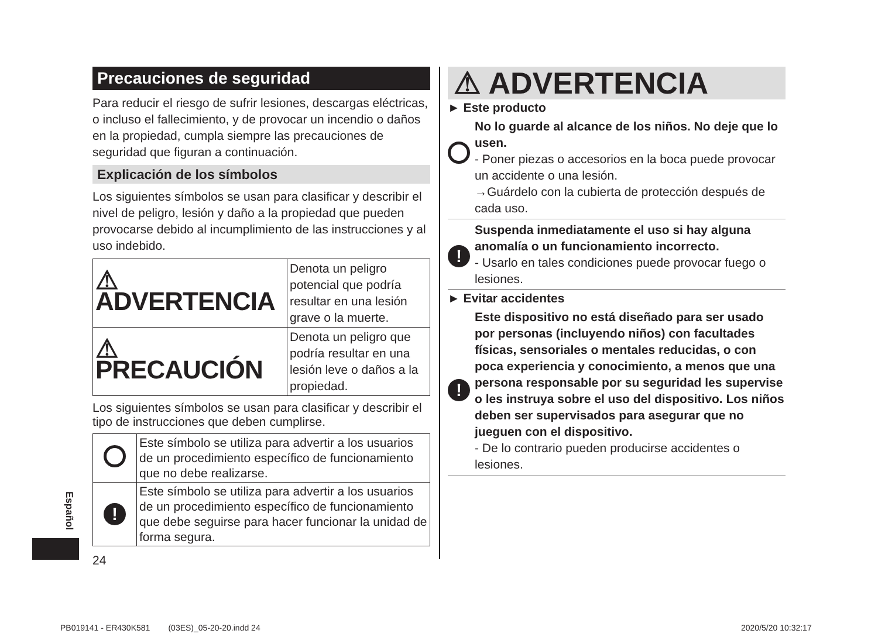Precauciones de seguridad
Para reducir el riesgo de sufrir lesiones, descargas eléctricas, o incluso el fallecimiento, y de provocar un incendio o daños en la propiedad, cumpla siempre las precauciones de seguridad que figuran a continuación.
Explicación de los símbolos
Los siguientes símbolos se usan para clasificar y describir el nivel de peligro, lesión y daño a la propiedad que pueden provocarse debido al incumplimiento de las instrucciones y al uso indebido.
| ⚠ ADVERTENCIA | Denota un peligro potencial que podría resultar en una lesión grave o la muerte. |
| ⚠ PRECAUCIÓN | Denota un peligro que podría resultar en una lesión leve o daños a la propiedad. |
Los siguientes símbolos se usan para clasificar y describir el tipo de instrucciones que deben cumplirse.
| | Este símbolo se utiliza para advertir a los usuarios de un procedimiento específico de funcionamiento que no debe realizarse. |
| ! | Este símbolo se utiliza para advertir a los usuarios de un procedimiento específico de funcionamiento que debe seguirse para hacer funcionar la unidad de forma segura. |
24
⚠ ADVERTENCIA
► Este producto
No lo guarde al alcance de los niños. No deje que lo usen.
- Poner piezas o accesorios en la boca puede provocar un accidente o una lesión.
→Guárdelo con la cubierta de protección después de cada uso.
!
Suspenda inmediatamente el uso si hay alguna anomalía o un funcionamiento incorrecto.
- Usarlo en tales condiciones puede provocar fuego o lesiones.
► Evitar accidentes
!
Este dispositivo no está diseñado para ser usado por personas (incluyendo niños) con facultades físicas, sensoriales o mentales reducidas, o con poca experiencia y conocimiento, a menos que una persona responsable por su seguridad les supervise o les instruya sobre el uso del dispositivo. Los niños deben ser supervisados para asegurar que no jueguen con el dispositivo.
- De lo contrario pueden producirse accidentes o lesiones.
Español
PB019141 - ER430K581 (03ES)_05-20-20.indd 24
2020/5/20 10:32:17